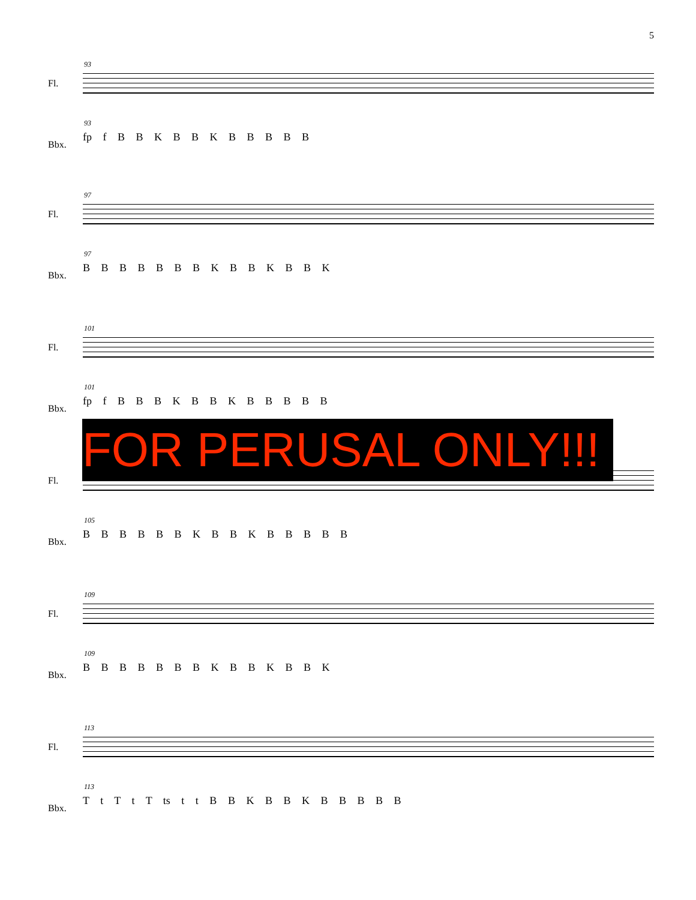5
93
Fl.
Bbx.
93
fp f B B K B B K B B B B B
97
Fl.
Bbx.
97
B B B B B B B K B B K B B K
101
Fl.
Bbx.
101
fp f B B B K B B K B B B B B
Fl.
Bbx.
105
B B B B B B K B B K B B B B B
109
Fl.
Bbx.
109
B B B B B B B K B B K B B K
113
Fl.
Bbx.
113
T t T t T ts t t B B K B B K B B B B B
FOR PERUSAL ONLY!!!